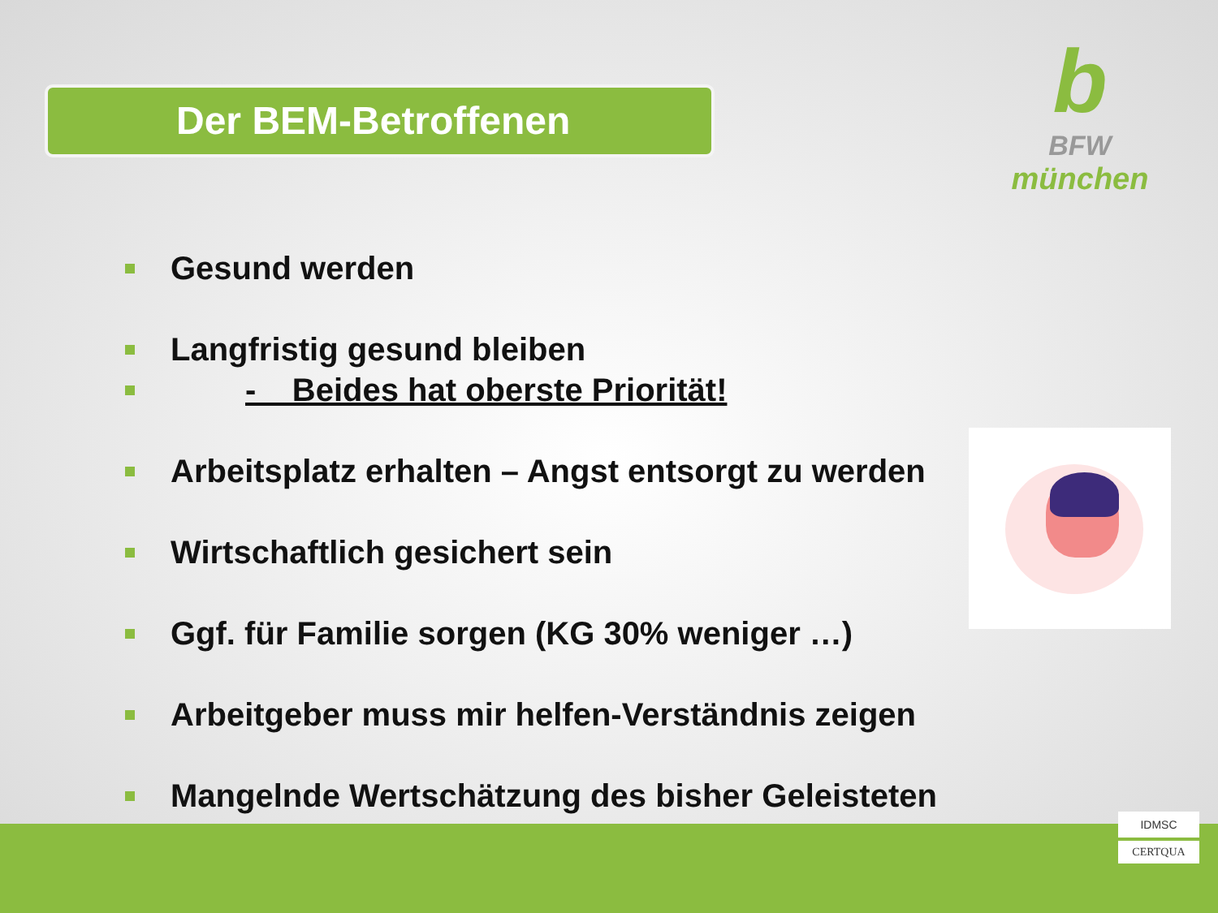Der BEM-Betroffenen
b
BFW
münchen
Gesund werden
Langfristig gesund bleiben
- Beides hat oberste Priorität!
Arbeitsplatz erhalten – Angst entsorgt zu werden
Wirtschaftlich gesichert sein
Ggf. für Familie sorgen (KG 30% weniger …)
Arbeitgeber muss mir helfen-Verständnis zeigen
Mangelnde Wertschätzung des bisher Geleisteten
IDMSC
CERTQUA